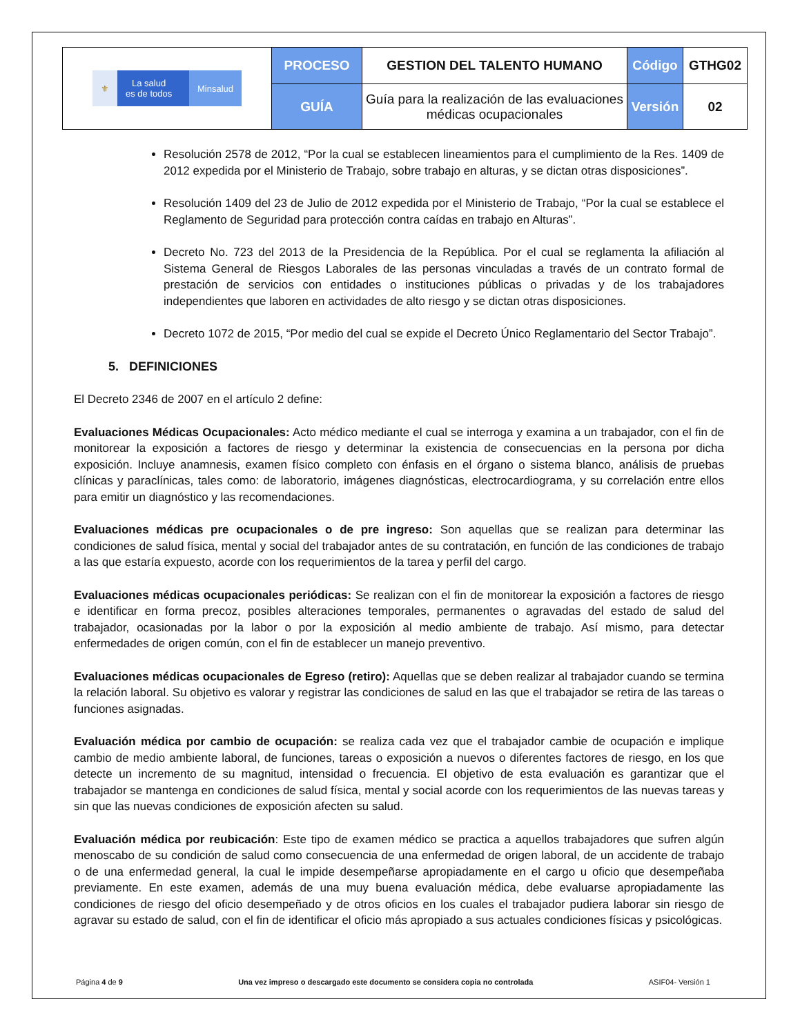| ⚜ La salud es de todos Minsalud | PROCESO | GESTION DEL TALENTO HUMANO | Código | GTHG02 |
| | GUÍA | Guía para la realización de las evaluaciones médicas ocupacionales | Versión | 02 |
Resolución 2578 de 2012, “Por la cual se establecen lineamientos para el cumplimiento de la Res. 1409 de 2012 expedida por el Ministerio de Trabajo, sobre trabajo en alturas, y se dictan otras disposiciones”.
Resolución 1409 del 23 de Julio de 2012 expedida por el Ministerio de Trabajo, “Por la cual se establece el Reglamento de Seguridad para protección contra caídas en trabajo en Alturas”.
Decreto No. 723 del 2013 de la Presidencia de la República. Por el cual se reglamenta la afiliación al Sistema General de Riesgos Laborales de las personas vinculadas a través de un contrato formal de prestación de servicios con entidades o instituciones públicas o privadas y de los trabajadores independientes que laboren en actividades de alto riesgo y se dictan otras disposiciones.
Decreto 1072 de 2015, “Por medio del cual se expide el Decreto Único Reglamentario del Sector Trabajo”.
5. DEFINICIONES
El Decreto 2346 de 2007 en el artículo 2 define:
Evaluaciones Médicas Ocupacionales: Acto médico mediante el cual se interroga y examina a un trabajador, con el fin de monitorear la exposición a factores de riesgo y determinar la existencia de consecuencias en la persona por dicha exposición. Incluye anamnesis, examen físico completo con énfasis en el órgano o sistema blanco, análisis de pruebas clínicas y paraclínicas, tales como: de laboratorio, imágenes diagnósticas, electrocardiograma, y su correlación entre ellos para emitir un diagnóstico y las recomendaciones.
Evaluaciones médicas pre ocupacionales o de pre ingreso: Son aquellas que se realizan para determinar las condiciones de salud física, mental y social del trabajador antes de su contratación, en función de las condiciones de trabajo a las que estaría expuesto, acorde con los requerimientos de la tarea y perfil del cargo.
Evaluaciones médicas ocupacionales periódicas: Se realizan con el fin de monitorear la exposición a factores de riesgo e identificar en forma precoz, posibles alteraciones temporales, permanentes o agravadas del estado de salud del trabajador, ocasionadas por la labor o por la exposición al medio ambiente de trabajo. Así mismo, para detectar enfermedades de origen común, con el fin de establecer un manejo preventivo.
Evaluaciones médicas ocupacionales de Egreso (retiro): Aquellas que se deben realizar al trabajador cuando se termina la relación laboral. Su objetivo es valorar y registrar las condiciones de salud en las que el trabajador se retira de las tareas o funciones asignadas.
Evaluación médica por cambio de ocupación: se realiza cada vez que el trabajador cambie de ocupación e implique cambio de medio ambiente laboral, de funciones, tareas o exposición a nuevos o diferentes factores de riesgo, en los que detecte un incremento de su magnitud, intensidad o frecuencia. El objetivo de esta evaluación es garantizar que el trabajador se mantenga en condiciones de salud física, mental y social acorde con los requerimientos de las nuevas tareas y sin que las nuevas condiciones de exposición afecten su salud.
Evaluación médica por reubicación: Este tipo de examen médico se practica a aquellos trabajadores que sufren algún menoscabo de su condición de salud como consecuencia de una enfermedad de origen laboral, de un accidente de trabajo o de una enfermedad general, la cual le impide desempeñarse apropiadamente en el cargo u oficio que desempeñaba previamente. En este examen, además de una muy buena evaluación médica, debe evaluarse apropiadamente las condiciones de riesgo del oficio desempeñado y de otros oficios en los cuales el trabajador pudiera laborar sin riesgo de agravar su estado de salud, con el fin de identificar el oficio más apropiado a sus actuales condiciones físicas y psicológicas.
Página 4 de 9 Una vez impreso o descargado este documento se considera copia no controlada ASIF04- Versión 1